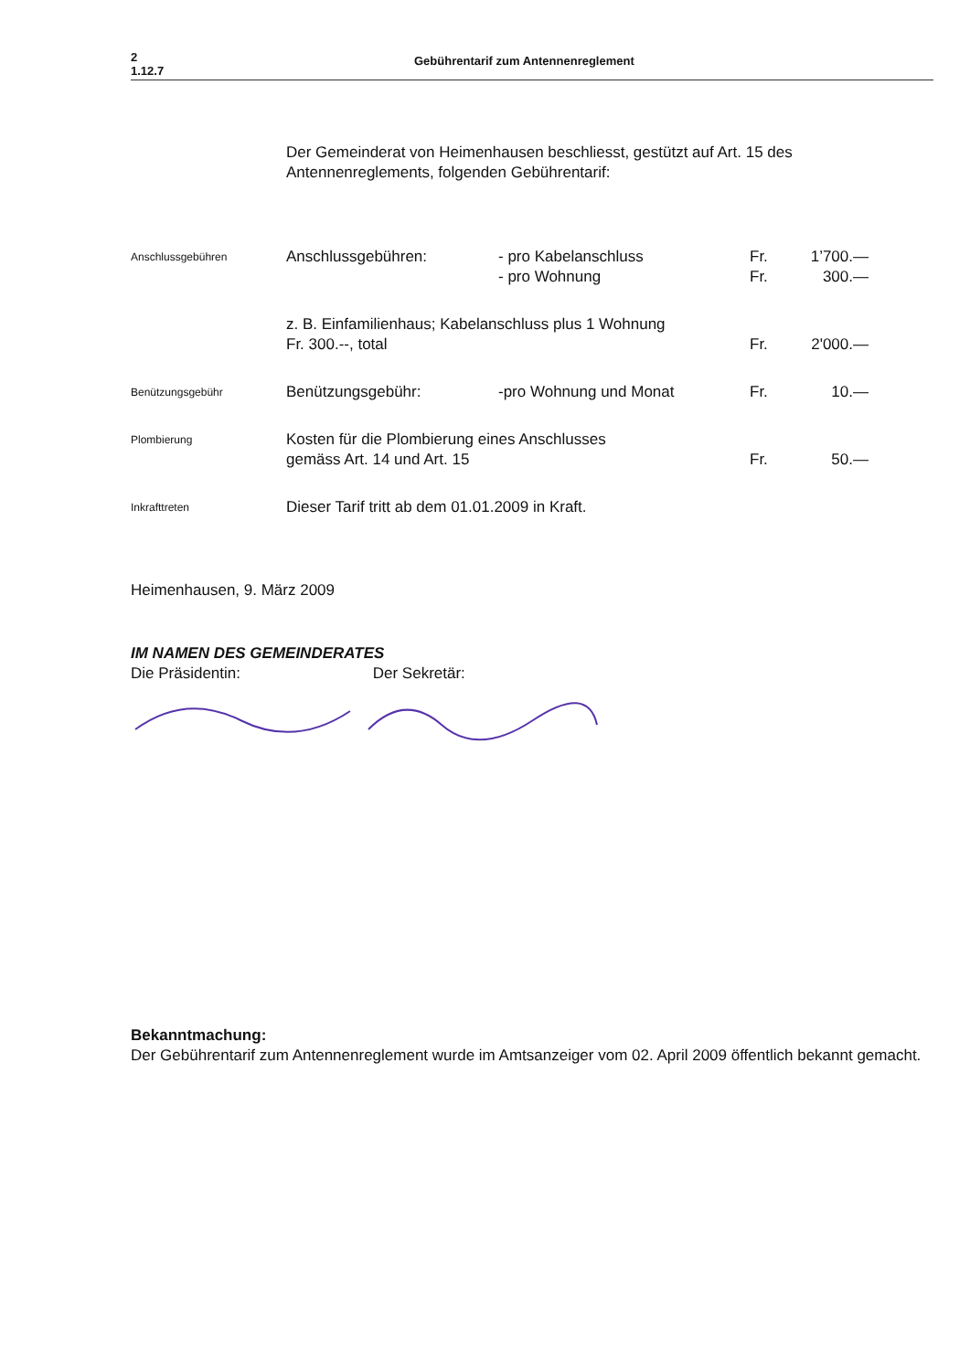2
1.12.7
Gebührentarif zum Antennenreglement
Der Gemeinderat von Heimenhausen beschliesst, gestützt auf Art. 15 des Antennenreglements, folgenden Gebührentarif:
| Anschlussgebühren | Anschlussgebühren: | - pro Kabelanschluss - pro Wohnung | Fr. Fr. | 1’700.— 300.— |
| | z. B. Einfamilienhaus; Kabelanschluss plus 1 Wohnung Fr. 300.--, total | | Fr. | 2'000.— |
| Benützungsgebühr | Benützungsgebühr: | -pro Wohnung und Monat | Fr. | 10.— |
| Plombierung | Kosten für die Plombierung eines Anschlusses gemäss Art. 14 und Art. 15 | | Fr. | 50.— |
| Inkrafttreten | Dieser Tarif tritt ab dem 01.01.2009 in Kraft. | | | |
Heimenhausen, 9. März 2009
IM NAMEN DES GEMEINDERATES
Die Präsidentin: Der Sekretär:
Bekanntmachung:
Der Gebührentarif zum Antennenreglement wurde im Amtsanzeiger vom 02. April 2009 öffentlich bekannt gemacht.